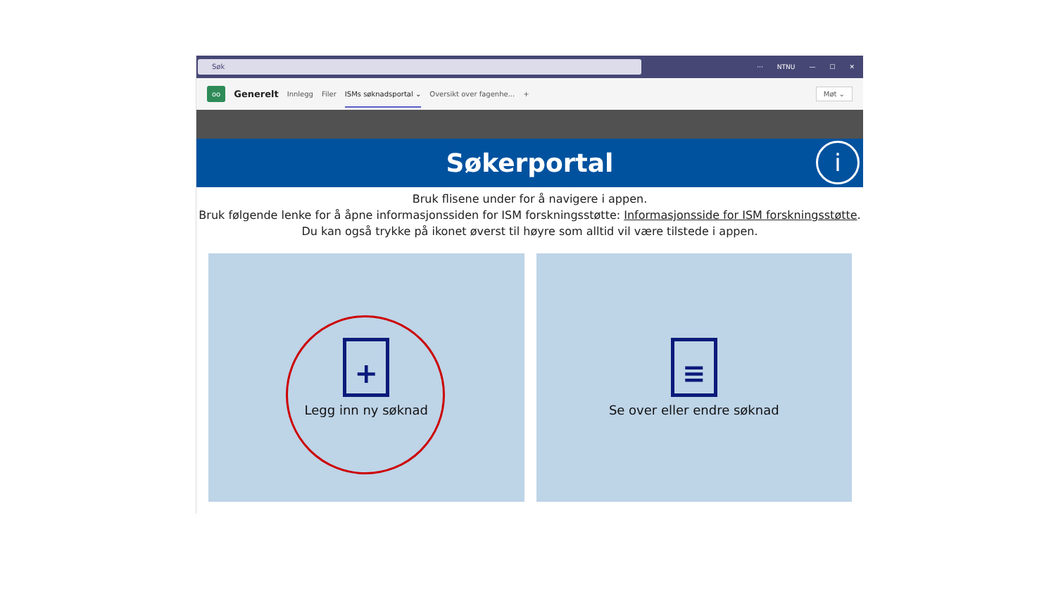Søk
··· NTNU — ☐ ✕
oo Generelt Innlegg Filer ISMs søknadsportal ⌄ Oversikt over fagenhe... + Møt ⌄
Søkerportal
i
Bruk flisene under for å navigere i appen.
Bruk følgende lenke for å åpne informasjonssiden for ISM forskningsstøtte: Informasjonsside for ISM forskningsstøtte.
Du kan også trykke på ikonet øverst til høyre som alltid vil være tilstede i appen.
+
Legg inn ny søknad
≡
Se over eller endre søknad